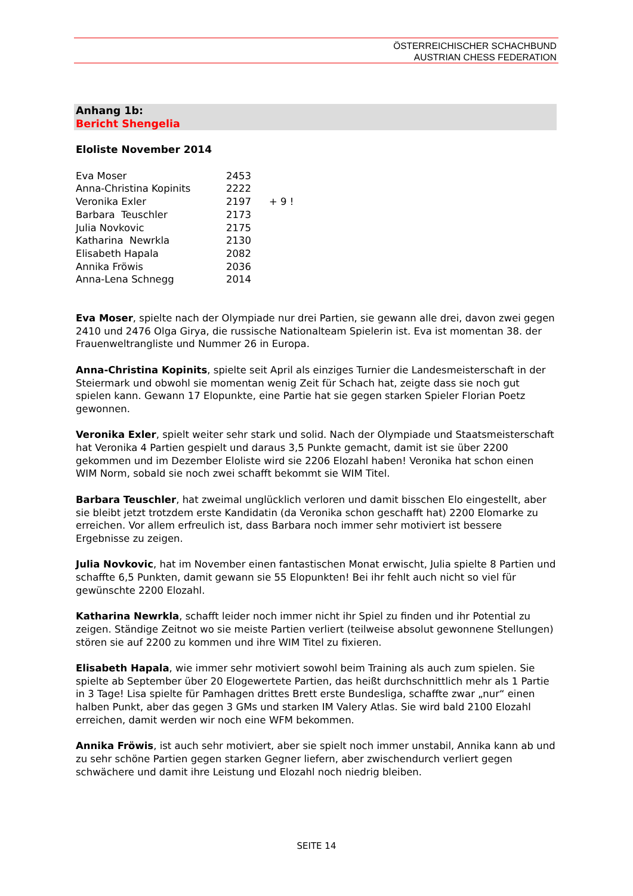ÖSTERREICHISCHER SCHACHBUND
AUSTRIAN CHESS FEDERATION
Anhang 1b:
Bericht Shengelia
Eloliste November 2014
| Eva Moser | 2453 | |
| Anna-Christina Kopinits | 2222 | |
| Veronika Exler | 2197 | + 9 ! |
| Barbara Teuschler | 2173 | |
| Julia Novkovic | 2175 | |
| Katharina Newrkla | 2130 | |
| Elisabeth Hapala | 2082 | |
| Annika Fröwis | 2036 | |
| Anna-Lena Schnegg | 2014 | |
Eva Moser, spielte nach der Olympiade nur drei Partien, sie gewann alle drei, davon zwei gegen 2410 und 2476 Olga Girya, die russische Nationalteam Spielerin ist. Eva ist momentan 38. der Frauenweltrangliste und Nummer 26 in Europa.
Anna-Christina Kopinits, spielte seit April als einziges Turnier die Landesmeisterschaft in der Steiermark und obwohl sie momentan wenig Zeit für Schach hat, zeigte dass sie noch gut spielen kann. Gewann 17 Elopunkte, eine Partie hat sie gegen starken Spieler Florian Poetz gewonnen.
Veronika Exler, spielt weiter sehr stark und solid. Nach der Olympiade und Staatsmeisterschaft hat Veronika 4 Partien gespielt und daraus 3,5 Punkte gemacht, damit ist sie über 2200 gekommen und im Dezember Eloliste wird sie 2206 Elozahl haben! Veronika hat schon einen WIM Norm, sobald sie noch zwei schafft bekommt sie WIM Titel.
Barbara Teuschler, hat zweimal unglücklich verloren und damit bisschen Elo eingestellt, aber sie bleibt jetzt trotzdem erste Kandidatin (da Veronika schon geschafft hat) 2200 Elomarke zu erreichen. Vor allem erfreulich ist, dass Barbara noch immer sehr motiviert ist bessere Ergebnisse zu zeigen.
Julia Novkovic, hat im November einen fantastischen Monat erwischt, Julia spielte 8 Partien und schaffte 6,5 Punkten, damit gewann sie 55 Elopunkten! Bei ihr fehlt auch nicht so viel für gewünschte 2200 Elozahl.
Katharina Newrkla, schafft leider noch immer nicht ihr Spiel zu finden und ihr Potential zu zeigen. Ständige Zeitnot wo sie meiste Partien verliert (teilweise absolut gewonnene Stellungen) stören sie auf 2200 zu kommen und ihre WIM Titel zu fixieren.
Elisabeth Hapala, wie immer sehr motiviert sowohl beim Training als auch zum spielen. Sie spielte ab September über 20 Elogewertete Partien, das heißt durchschnittlich mehr als 1 Partie in 3 Tage! Lisa spielte für Pamhagen drittes Brett erste Bundesliga, schaffte zwar „nur“ einen halben Punkt, aber das gegen 3 GMs und starken IM Valery Atlas. Sie wird bald 2100 Elozahl erreichen, damit werden wir noch eine WFM bekommen.
Annika Fröwis, ist auch sehr motiviert, aber sie spielt noch immer unstabil, Annika kann ab und zu sehr schöne Partien gegen starken Gegner liefern, aber zwischendurch verliert gegen schwächere und damit ihre Leistung und Elozahl noch niedrig bleiben.
SEITE 14